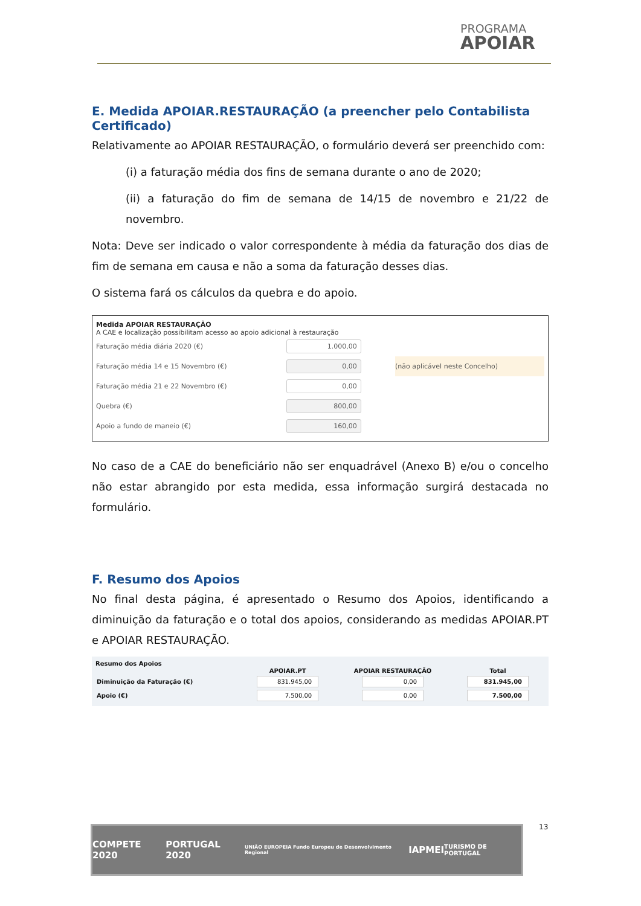PROGRAMA
APOIAR
E. Medida APOIAR.RESTAURAÇÃO (a preencher pelo Contabilista Certificado)
Relativamente ao APOIAR RESTAURAÇÃO, o formulário deverá ser preenchido com:
(i) a faturação média dos fins de semana durante o ano de 2020;
(ii) a faturação do fim de semana de 14/15 de novembro e 21/22 de novembro.
Nota: Deve ser indicado o valor correspondente à média da faturação dos dias de fim de semana em causa e não a soma da faturação desses dias.
O sistema fará os cálculos da quebra e do apoio.
Medida APOIAR RESTAURAÇÃO
A CAE e localização possibilitam acesso ao apoio adicional à restauração
| Faturação média diária 2020 (€) | 1.000,00 | |
| Faturação média 14 e 15 Novembro (€) | 0,00 | (não aplicável neste Concelho) |
| Faturação média 21 e 22 Novembro (€) | 0,00 | |
| Quebra (€) | 800,00 | |
| Apoio a fundo de maneio (€) | 160,00 | |
No caso de a CAE do beneficiário não ser enquadrável (Anexo B) e/ou o concelho não estar abrangido por esta medida, essa informação surgirá destacada no formulário.
F. Resumo dos Apoios
No final desta página, é apresentado o Resumo dos Apoios, identificando a diminuição da faturação e o total dos apoios, considerando as medidas APOIAR.PT e APOIAR RESTAURAÇÃO.
Resumo dos Apoios
| | APOIAR.PT | APOIAR RESTAURAÇÃO | Total |
| --- | --- | --- | --- |
| Diminuição da Faturação (€) | 831.945,00 | 0,00 | 831.945,00 |
| Apoio (€) | 7.500,00 | 0,00 | 7.500,00 |
13
COMPETE 2020 PORTUGAL 2020 UNIÃO EUROPEIA Fundo Europeu de Desenvolvimento Regional IAPMEI TURISMO DE PORTUGAL